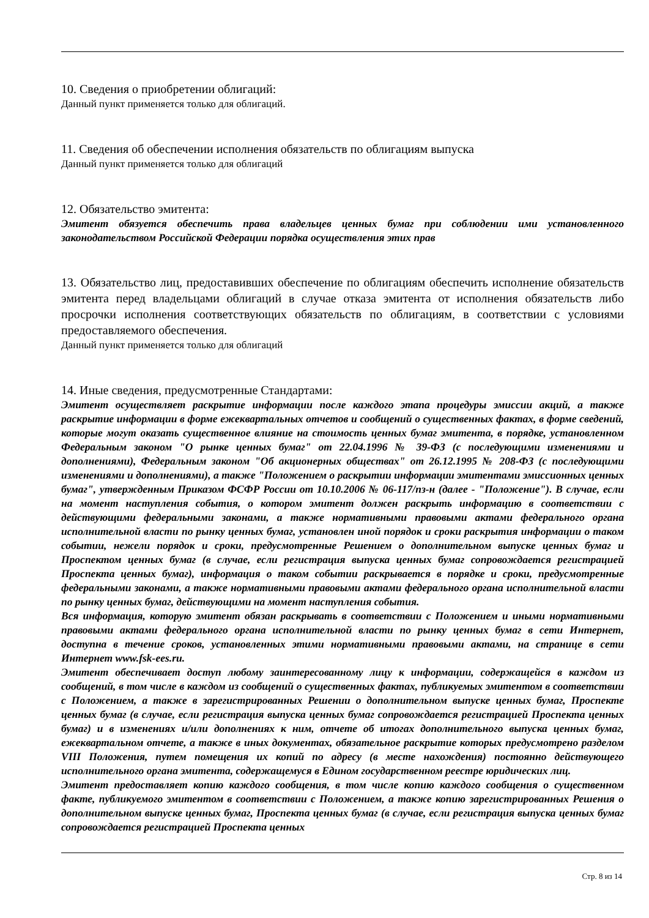10. Сведения о приобретении облигаций:
Данный пункт применяется только для облигаций.
11. Сведения об обеспечении исполнения обязательств по облигациям выпуска
Данный пункт применяется только для облигаций
12. Обязательство эмитента:
Эмитент обязуется обеспечить права владельцев ценных бумаг при соблюдении ими установленного законодательством Российской Федерации порядка осуществления этих прав
13. Обязательство лиц, предоставивших обеспечение по облигациям обеспечить исполнение обязательств эмитента перед владельцами облигаций в случае отказа эмитента от исполнения обязательств либо просрочки исполнения соответствующих обязательств по облигациям, в соответствии с условиями предоставляемого обеспечения.
Данный пункт применяется только для облигаций
14. Иные сведения, предусмотренные Стандартами:
Эмитент осуществляет раскрытие информации после каждого этапа процедуры эмиссии акций, а также раскрытие информации в форме ежеквартальных отчетов и сообщений о существенных фактах, в форме сведений, которые могут оказать существенное влияние на стоимость ценных бумаг эмитента, в порядке, установленном Федеральным законом "О рынке ценных бумаг" от 22.04.1996 № 39-ФЗ (с последующими изменениями и дополнениями), Федеральным законом "Об акционерных обществах" от 26.12.1995 № 208-ФЗ (с последующими изменениями и дополнениями), а также "Положением о раскрытии информации эмитентами эмиссионных ценных бумаг", утвержденным Приказом ФСФР России от 10.10.2006 № 06-117/пз-н (далее - "Положение"). В случае, если на момент наступления события, о котором эмитент должен раскрыть информацию в соответствии с действующими федеральными законами, а также нормативными правовыми актами федерального органа исполнительной власти по рынку ценных бумаг, установлен иной порядок и сроки раскрытия информации о таком событии, нежели порядок и сроки, предусмотренные Решением о дополнительном выпуске ценных бумаг и Проспектом ценных бумаг (в случае, если регистрация выпуска ценных бумаг сопровождается регистрацией Проспекта ценных бумаг), информация о таком событии раскрывается в порядке и сроки, предусмотренные федеральными законами, а также нормативными правовыми актами федерального органа исполнительной власти по рынку ценных бумаг, действующими на момент наступления события.
Вся информация, которую эмитент обязан раскрывать в соответствии с Положением и иными нормативными правовыми актами федерального органа исполнительной власти по рынку ценных бумаг в сети Интернет, доступна в течение сроков, установленных этими нормативными правовыми актами, на странице в сети Интернет www.fsk-ees.ru.
Эмитент обеспечивает доступ любому заинтересованному лицу к информации, содержащейся в каждом из сообщений, в том числе в каждом из сообщений о существенных фактах, публикуемых эмитентом в соответствии с Положением, а также в зарегистрированных Решении о дополнительном выпуске ценных бумаг, Проспекте ценных бумаг (в случае, если регистрация выпуска ценных бумаг сопровождается регистрацией Проспекта ценных бумаг) и в изменениях и/или дополнениях к ним, отчете об итогах дополнительного выпуска ценных бумаг, ежеквартальном отчете, а также в иных документах, обязательное раскрытие которых предусмотрено разделом VIII Положения, путем помещения их копий по адресу (в месте нахождения) постоянно действующего исполнительного органа эмитента, содержащемуся в Едином государственном реестре юридических лиц.
Эмитент предоставляет копию каждого сообщения, в том числе копию каждого сообщения о существенном факте, публикуемого эмитентом в соответствии с Положением, а также копию зарегистрированных Решения о дополнительном выпуске ценных бумаг, Проспекта ценных бумаг (в случае, если регистрация выпуска ценных бумаг сопровождается регистрацией Проспекта ценных
Стр. 8 из 14